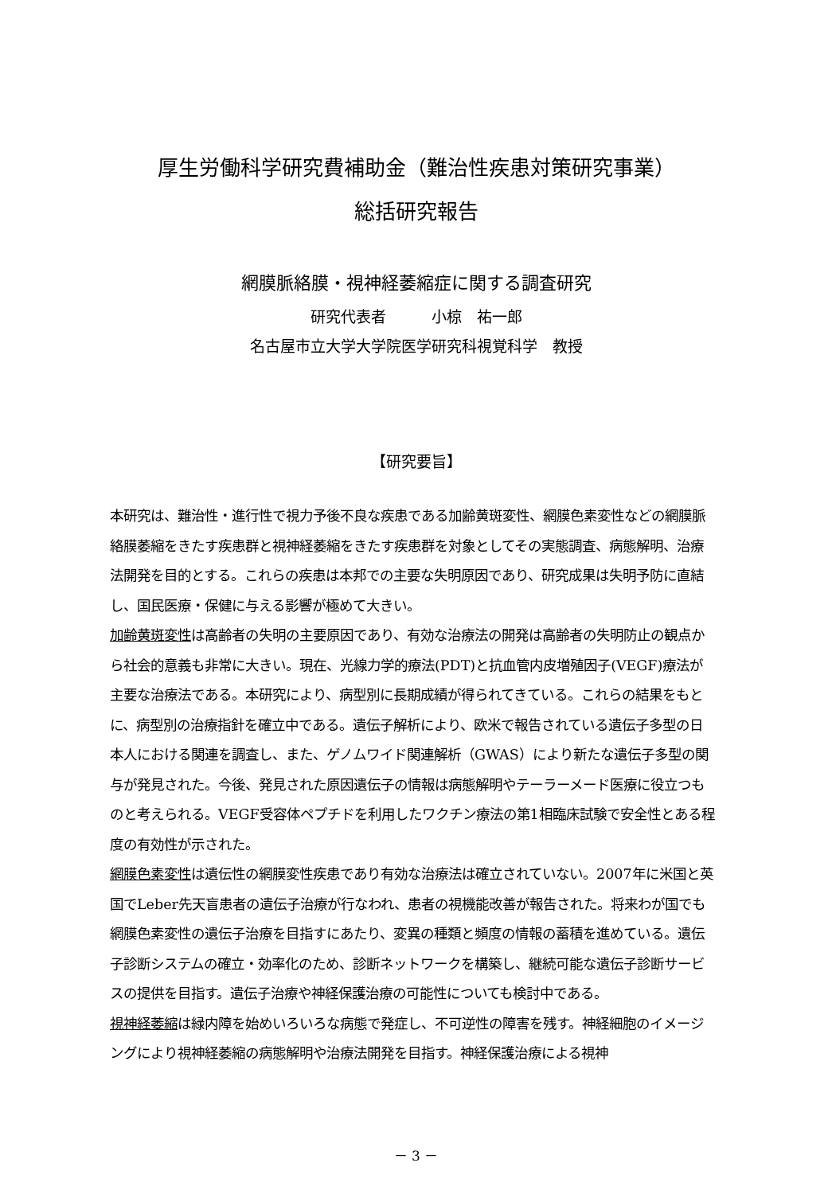厚生労働科学研究費補助金（難治性疾患対策研究事業）
総括研究報告
網膜脈絡膜・視神経萎縮症に関する調査研究
研究代表者　　　小椋　祐一郎
名古屋市立大学大学院医学研究科視覚科学　教授
【研究要旨】
本研究は、難治性・進行性で視力予後不良な疾患である加齢黄斑変性、網膜色素変性などの網膜脈絡膜萎縮をきたす疾患群と視神経萎縮をきたす疾患群を対象としてその実態調査、病態解明、治療法開発を目的とする。これらの疾患は本邦での主要な失明原因であり、研究成果は失明予防に直結し、国民医療・保健に与える影響が極めて大きい。
加齢黄斑変性は高齢者の失明の主要原因であり、有効な治療法の開発は高齢者の失明防止の観点から社会的意義も非常に大きい。現在、光線力学的療法(PDT)と抗血管内皮増殖因子(VEGF)療法が主要な治療法である。本研究により、病型別に長期成績が得られてきている。これらの結果をもとに、病型別の治療指針を確立中である。遺伝子解析により、欧米で報告されている遺伝子多型の日本人における関連を調査し、また、ゲノムワイド関連解析（GWAS）により新たな遺伝子多型の関与が発見された。今後、発見された原因遺伝子の情報は病態解明やテーラーメード医療に役立つものと考えられる。VEGF受容体ペプチドを利用したワクチン療法の第1相臨床試験で安全性とある程度の有効性が示された。
網膜色素変性は遺伝性の網膜変性疾患であり有効な治療法は確立されていない。2007年に米国と英国でLeber先天盲患者の遺伝子治療が行なわれ、患者の視機能改善が報告された。将来わが国でも網膜色素変性の遺伝子治療を目指すにあたり、変異の種類と頻度の情報の蓄積を進めている。遺伝子診断システムの確立・効率化のため、診断ネットワークを構築し、継続可能な遺伝子診断サービスの提供を目指す。遺伝子治療や神経保護治療の可能性についても検討中である。
視神経萎縮は緑内障を始めいろいろな病態で発症し、不可逆性の障害を残す。神経細胞のイメージングにより視神経萎縮の病態解明や治療法開発を目指す。神経保護治療による視神
－ 3 －